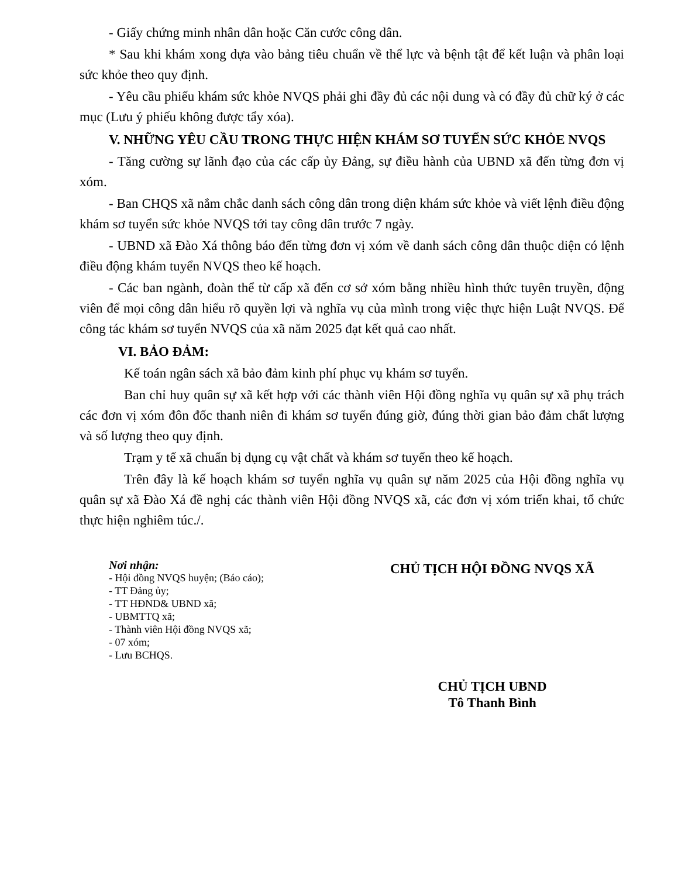- Giấy chứng minh nhân dân hoặc Căn cước công dân.
* Sau khi khám xong dựa vào bảng tiêu chuẩn về thể lực và bệnh tật để kết luận và phân loại sức khỏe theo quy định.
- Yêu cầu phiếu khám sức khỏe NVQS phải ghi đầy đủ các nội dung và có đầy đủ chữ ký ở các mục (Lưu ý phiếu không được tẩy xóa).
V. NHỮNG YÊU CẦU TRONG THỰC HIỆN KHÁM SƠ TUYỂN SỨC KHỎE NVQS
- Tăng cường sự lãnh đạo của các cấp ủy Đảng, sự điều hành của UBND xã đến từng đơn vị xóm.
- Ban CHQS xã nắm chắc danh sách công dân trong diện khám sức khỏe và viết lệnh điều động khám sơ tuyển sức khỏe NVQS tới tay công dân trước 7 ngày.
- UBND xã Đào Xá thông báo đến từng đơn vị xóm về danh sách công dân thuộc diện có lệnh điều động khám tuyển NVQS theo kế hoạch.
- Các ban ngành, đoàn thể từ cấp xã đến cơ sở xóm bằng nhiều hình thức tuyên truyền, động viên để mọi công dân hiểu rõ quyền lợi và nghĩa vụ của mình trong việc thực hiện Luật NVQS. Để công tác khám sơ tuyển NVQS của xã năm 2025 đạt kết quả cao nhất.
VI. BẢO ĐẢM:
Kế toán ngân sách xã bảo đảm kinh phí phục vụ khám sơ tuyển.
Ban chỉ huy quân sự xã kết hợp với các thành viên Hội đồng nghĩa vụ quân sự xã phụ trách các đơn vị xóm đôn đốc thanh niên đi khám sơ tuyển đúng giờ, đúng thời gian bảo đảm chất lượng và số lượng theo quy định.
Trạm y tế xã chuẩn bị dụng cụ vật chất và khám sơ tuyển theo kế hoạch.
Trên đây là kế hoạch khám sơ tuyển nghĩa vụ quân sự năm 2025 của Hội đồng nghĩa vụ quân sự xã Đào Xá đề nghị các thành viên Hội đồng NVQS xã, các đơn vị xóm triển khai, tổ chức thực hiện nghiêm túc./.
Nơi nhận:
- Hội đồng NVQS huyện; (Báo cáo);
- TT Đảng ủy;
- TT HĐND& UBND xã;
- UBMTTQ xã;
- Thành viên Hội đồng NVQS xã;
- 07 xóm;
- Lưu BCHQS.
CHỦ TỊCH HỘI ĐỒNG NVQS XÃ
CHỦ TỊCH UBND
Tô Thanh Bình